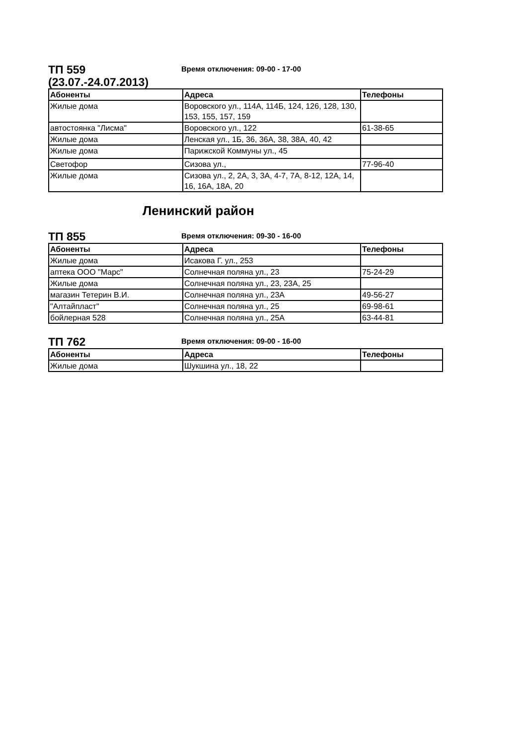ТП 559
(23.07.-24.07.2013)
Время отключения: 09-00 - 17-00
| Абоненты | Адреса | Телефоны |
| --- | --- | --- |
| Жилые дома | Воровского ул., 114А, 114Б, 124, 126, 128, 130, 153, 155, 157, 159 | |
| автостоянка "Лисма" | Воровского ул., 122 | 61-38-65 |
| Жилые дома | Ленская ул., 1Б, 36, 36А, 38, 38А, 40, 42 | |
| Жилые дома | Парижской Коммуны ул., 45 | |
| Светофор | Сизова ул., | 77-96-40 |
| Жилые дома | Сизова ул., 2, 2А, 3, 3А, 4-7, 7А, 8-12, 12А, 14, 16, 16А, 18А, 20 | |
Ленинский район
ТП 855
Время отключения: 09-30 - 16-00
| Абоненты | Адреса | Телефоны |
| --- | --- | --- |
| Жилые дома | Исакова Г. ул., 253 | |
| аптека ООО "Марс" | Солнечная поляна ул., 23 | 75-24-29 |
| Жилые дома | Солнечная поляна ул., 23, 23А, 25 | |
| магазин Тетерин В.И. | Солнечная поляна ул., 23А | 49-56-27 |
| "Алтайпласт" | Солнечная поляна ул., 25 | 69-98-61 |
| бойлерная 528 | Солнечная поляна ул., 25А | 63-44-81 |
ТП 762
Время отключения: 09-00 - 16-00
| Абоненты | Адреса | Телефоны |
| --- | --- | --- |
| Жилые дома | Шукшина ул., 18, 22 | |